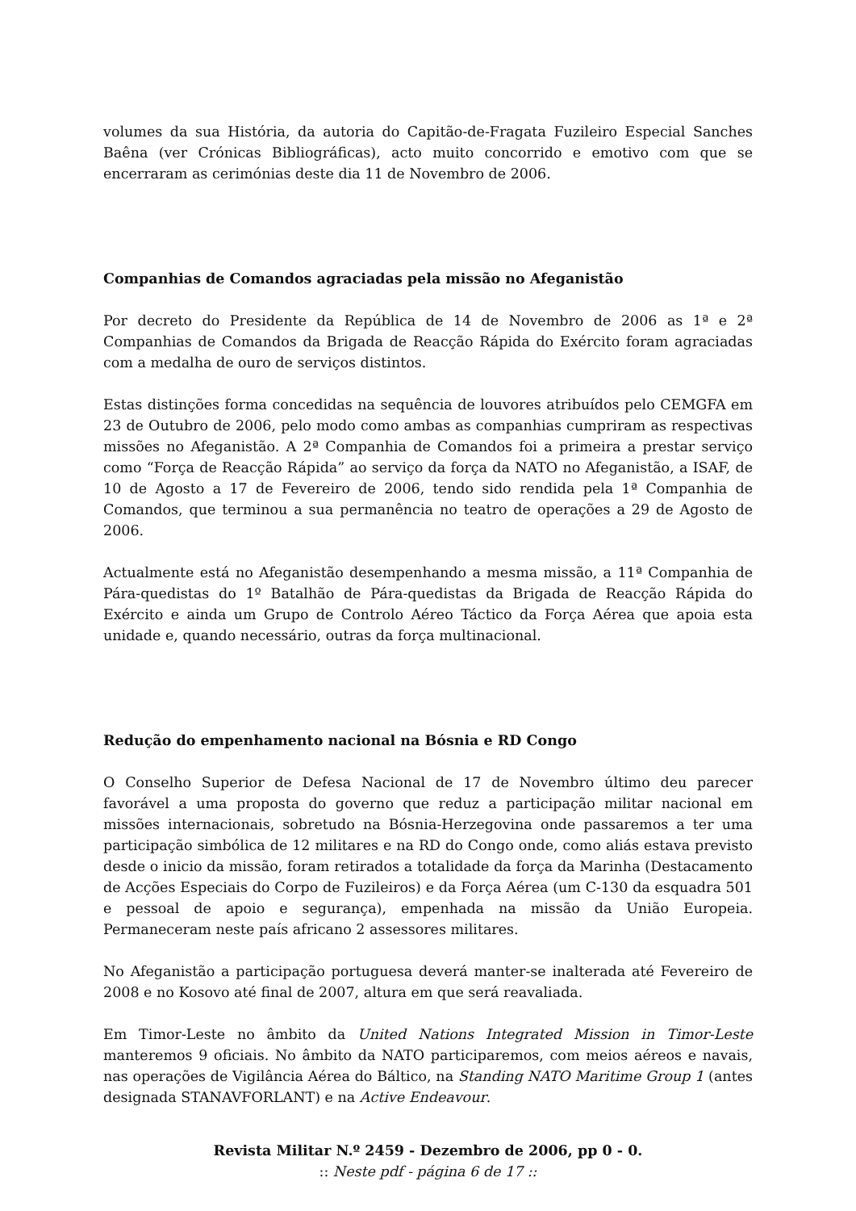volumes da sua História, da autoria do Capitão-de-Fragata Fuzileiro Especial Sanches Baêna (ver Crónicas Bibliográficas), acto muito concorrido e emotivo com que se encerraram as cerimónias deste dia 11 de Novembro de 2006.
Companhias de Comandos agraciadas pela missão no Afeganistão
Por decreto do Presidente da República de 14 de Novembro de 2006 as 1ª e 2ª Companhias de Comandos da Brigada de Reacção Rápida do Exército foram agraciadas com a medalha de ouro de serviços distintos.
Estas distinções forma concedidas na sequência de louvores atribuídos pelo CEMGFA em 23 de Outubro de 2006, pelo modo como ambas as companhias cumpriram as respectivas missões no Afeganistão. A 2ª Companhia de Comandos foi a primeira a prestar serviço como “Força de Reacção Rápida” ao serviço da força da NATO no Afeganistão, a ISAF, de 10 de Agosto a 17 de Fevereiro de 2006, tendo sido rendida pela 1ª Companhia de Comandos, que terminou a sua permanência no teatro de operações a 29 de Agosto de 2006.
Actualmente está no Afeganistão desempenhando a mesma missão, a 11ª Companhia de Pára-quedistas do 1º Batalhão de Pára-quedistas da Brigada de Reacção Rápida do Exército e ainda um Grupo de Controlo Aéreo Táctico da Força Aérea que apoia esta unidade e, quando necessário, outras da força multinacional.
Redução do empenhamento nacional na Bósnia e RD Congo
O Conselho Superior de Defesa Nacional de 17 de Novembro último deu parecer favorável a uma proposta do governo que reduz a participação militar nacional em missões internacionais, sobretudo na Bósnia-Herzegovina onde passaremos a ter uma participação simbólica de 12 militares e na RD do Congo onde, como aliás estava previsto desde o inicio da missão, foram retirados a totalidade da força da Marinha (Destacamento de Acções Especiais do Corpo de Fuzileiros) e da Força Aérea (um C-130 da esquadra 501 e pessoal de apoio e segurança), empenhada na missão da União Europeia. Permaneceram neste país africano 2 assessores militares.
No Afeganistão a participação portuguesa deverá manter-se inalterada até Fevereiro de 2008 e no Kosovo até final de 2007, altura em que será reavaliada.
Em Timor-Leste no âmbito da United Nations Integrated Mission in Timor-Leste manteremos 9 oficiais. No âmbito da NATO participaremos, com meios aéreos e navais, nas operações de Vigilância Aérea do Báltico, na Standing NATO Maritime Group 1 (antes designada STANAVFORLANT) e na Active Endeavour.
Revista Militar N.º 2459 - Dezembro de 2006, pp 0 - 0.
:: Neste pdf - página 6 de 17 ::